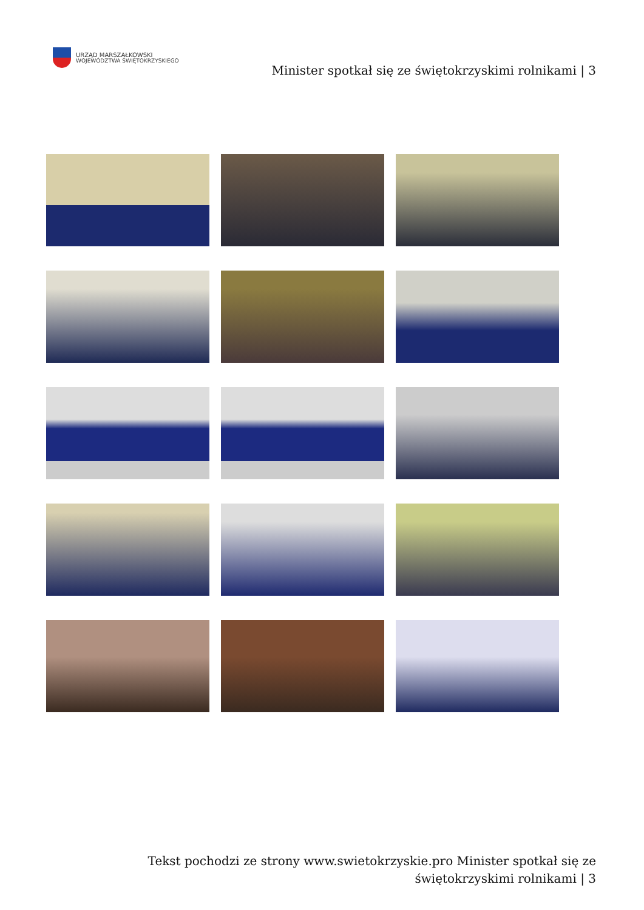URZĄD MARSZAŁKOWSKI
WOJEWÓDZTWA ŚWIĘTOKRZYSKIEGO
Minister spotkał się ze świętokrzyskimi rolnikami | 3
Tekst pochodzi ze strony www.swietokrzyskie.pro Minister spotkał się ze świętokrzyskimi rolnikami | 3